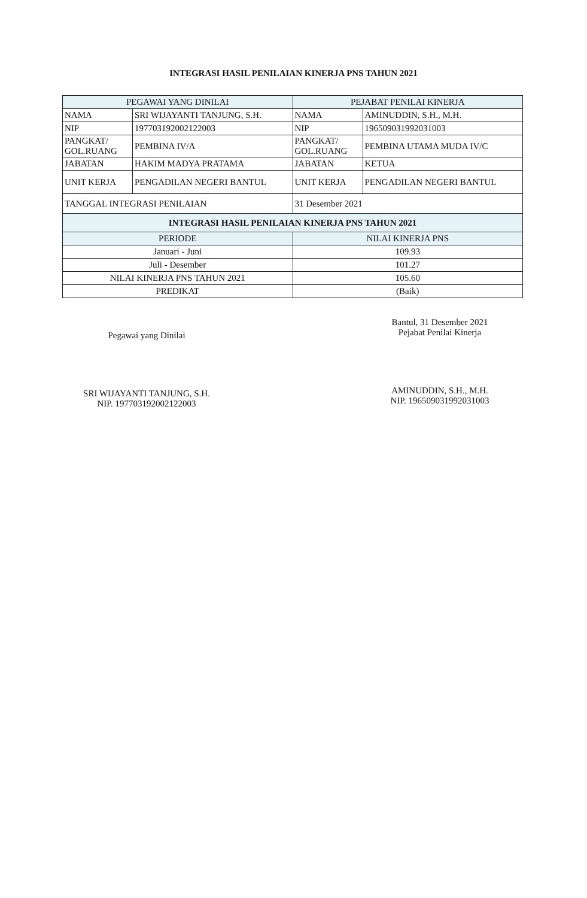INTEGRASI HASIL PENILAIAN KINERJA PNS TAHUN 2021
| PEGAWAI YANG DINILAI | | PEJABAT PENILAI KINERJA | |
| NAMA | SRI WIJAYANTI TANJUNG, S.H. | NAMA | AMINUDDIN, S.H., M.H. |
| NIP | 197703192002122003 | NIP | 196509031992031003 |
| PANGKAT/ GOL.RUANG | PEMBINA IV/A | PANGKAT/ GOL.RUANG | PEMBINA UTAMA MUDA IV/C |
| JABATAN | HAKIM MADYA PRATAMA | JABATAN | KETUA |
| UNIT KERJA | PENGADILAN NEGERI BANTUL | UNIT KERJA | PENGADILAN NEGERI BANTUL |
| TANGGAL INTEGRASI PENILAIAN | | 31 Desember 2021 | |
| INTEGRASI HASIL PENILAIAN KINERJA PNS TAHUN 2021 | | | |
| PERIODE | | NILAI KINERJA PNS | |
| Januari - Juni | | 109.93 | |
| Juli - Desember | | 101.27 | |
| NILAI KINERJA PNS TAHUN 2021 | | 105.60 | |
| PREDIKAT | | (Baik) | |
Pegawai yang Dinilai
SRI WIJAYANTI TANJUNG, S.H.
NIP. 197703192002122003
Bantul, 31 Desember 2021
Pejabat Penilai Kinerja
AMINUDDIN, S.H., M.H.
NIP. 196509031992031003